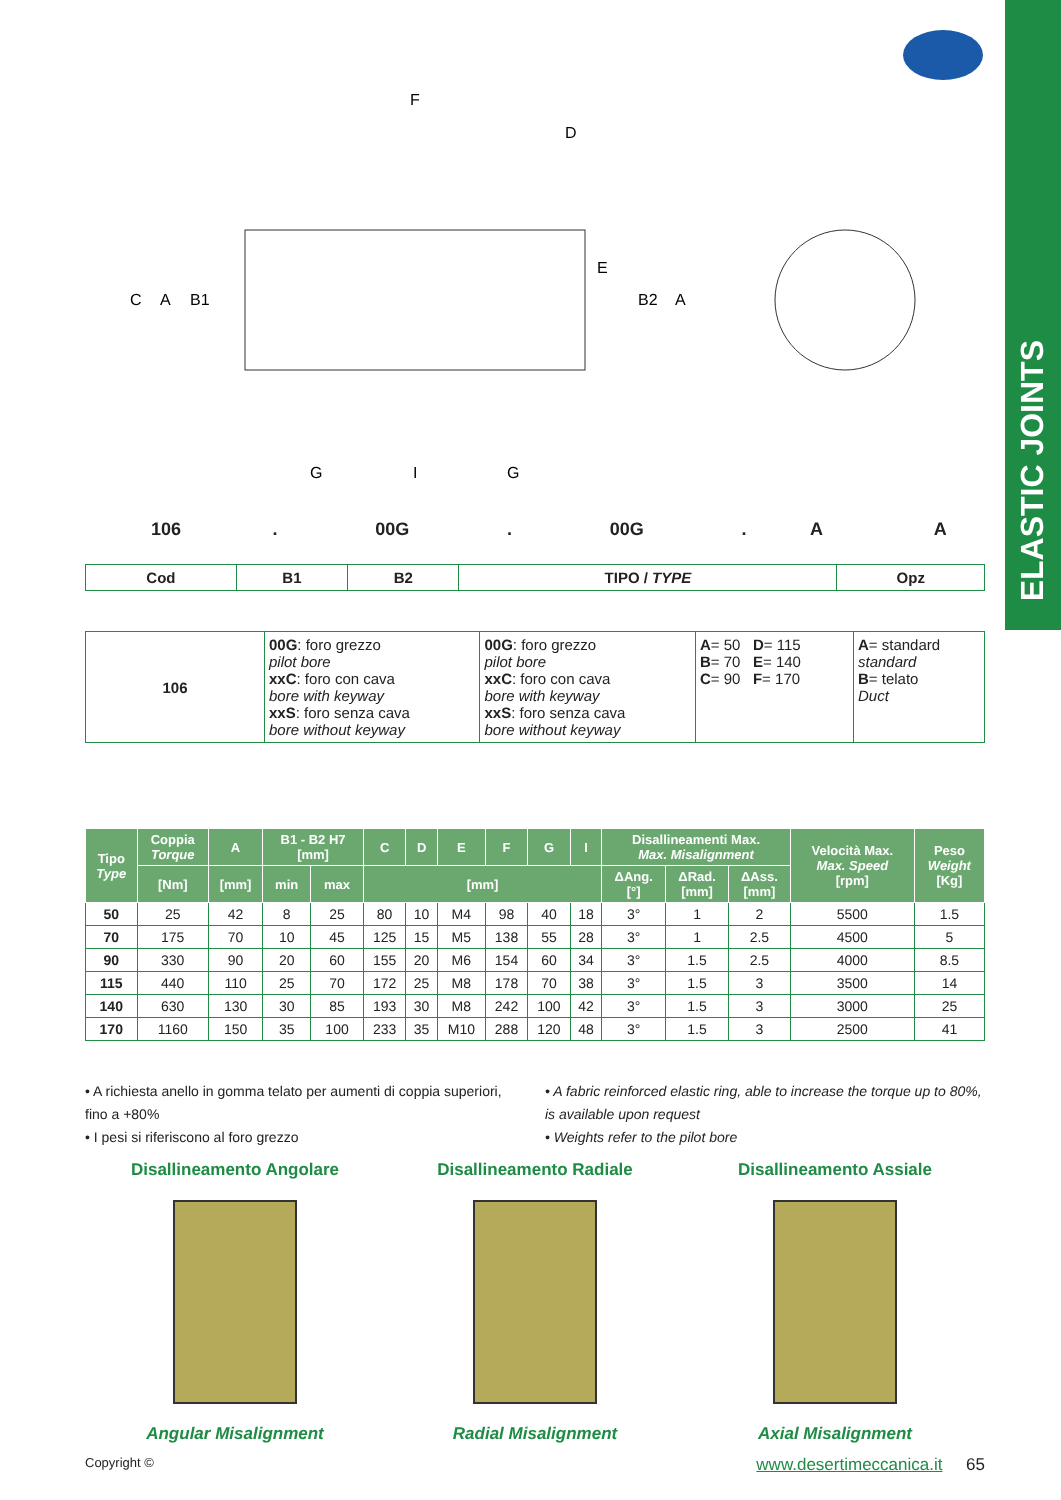ELASTIC JOINTS
F
D
E
C
A
B1
B2
A
G
I
G
| 106 | . | 00G | . | 00G | . | A | | A |
| Cod | B1 | B2 | TIPO / TYPE | Opz |
| 106 | 00G : foro grezzo pilot bore xxC : foro con cava bore with keyway xxS : foro senza cava bore without keyway | 00G : foro grezzo pilot bore xxC : foro con cava bore with keyway xxS : foro senza cava bore without keyway | A = 50 D = 115 B = 70 E = 140 C = 90 F = 170 | A = standard standard B = telato Duct |
| Tipo Type | Coppia Torque | A | B1 - B2 H7 [mm] | | C | D | E | F | G | I | Disallineamenti Max. Max. Misalignment | | | Velocità Max. Max. Speed [rpm] | Peso Weight [Kg] |
| --- | --- | --- | --- | --- | --- | --- | --- | --- | --- | --- | --- | --- | --- | --- | --- |
| | [Nm] | [mm] | min | max | [mm] | | | | | | ΔAng. [°] | ΔRad. [mm] | ΔAss. [mm] | | |
| 50 | 25 | 42 | 8 | 25 | 80 | 10 | M4 | 98 | 40 | 18 | 3° | 1 | 2 | 5500 | 1.5 |
| 70 | 175 | 70 | 10 | 45 | 125 | 15 | M5 | 138 | 55 | 28 | 3° | 1 | 2.5 | 4500 | 5 |
| 90 | 330 | 90 | 20 | 60 | 155 | 20 | M6 | 154 | 60 | 34 | 3° | 1.5 | 2.5 | 4000 | 8.5 |
| 115 | 440 | 110 | 25 | 70 | 172 | 25 | M8 | 178 | 70 | 38 | 3° | 1.5 | 3 | 3500 | 14 |
| 140 | 630 | 130 | 30 | 85 | 193 | 30 | M8 | 242 | 100 | 42 | 3° | 1.5 | 3 | 3000 | 25 |
| 170 | 1160 | 150 | 35 | 100 | 233 | 35 | M10 | 288 | 120 | 48 | 3° | 1.5 | 3 | 2500 | 41 |
• A richiesta anello in gomma telato per aumenti di coppia superiori, fino a +80%
• I pesi si riferiscono al foro grezzo
• A fabric reinforced elastic ring, able to increase the torque up to 80%, is available upon request
• Weights refer to the pilot bore
Disallineamento Angolare
Angular Misalignment
Disallineamento Radiale
Radial Misalignment
Disallineamento Assiale
Axial Misalignment
Copyright © www.desertimeccanica.it 65